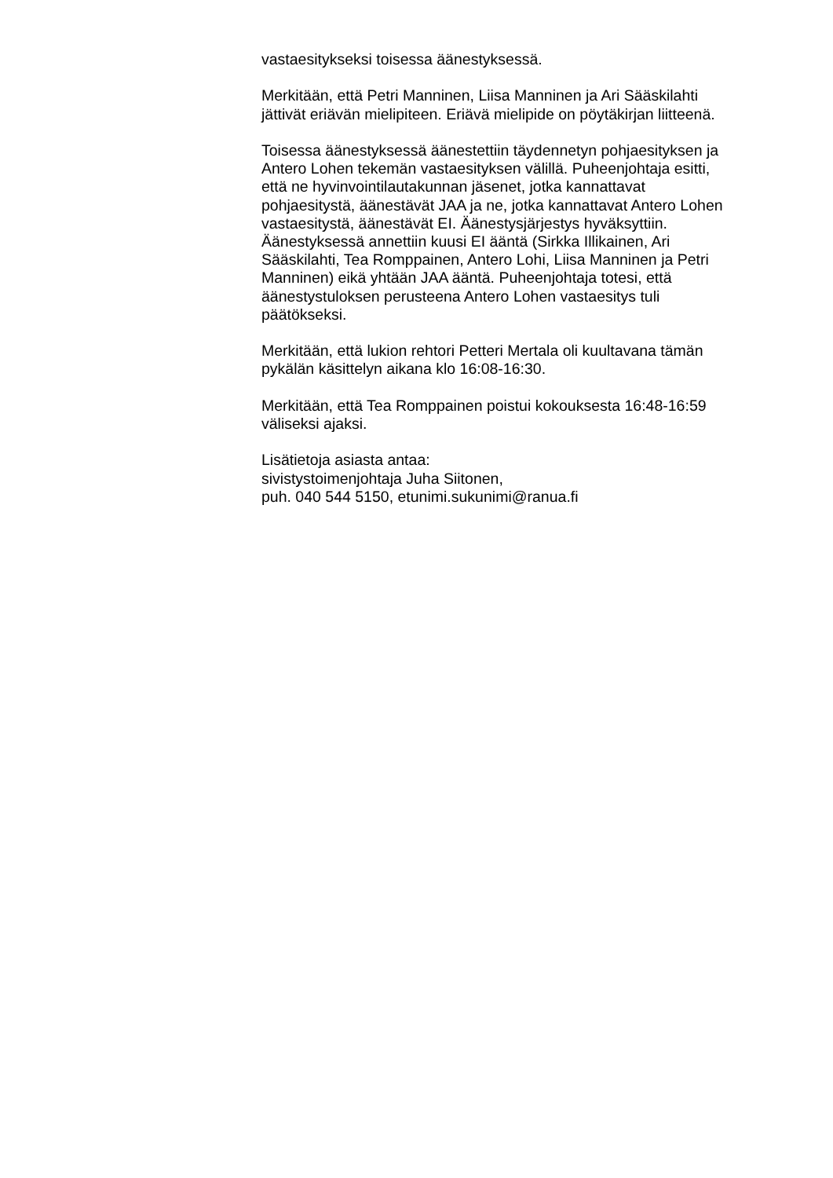vastaesitykseksi toisessa äänestyksessä.
Merkitään, että Petri Manninen, Liisa Manninen ja Ari Sääskilahti
jättivät eriävän mielipiteen. Eriävä mielipide on pöytäkirjan liitteenä.
Toisessa äänestyksessä äänestettiin täydennetyn pohjaesityksen ja
Antero Lohen tekemän vastaesityksen välillä. Puheenjohtaja esitti,
että ne hyvinvointilautakunnan jäsenet, jotka kannattavat
pohjaesitystä, äänestävät JAA ja ne, jotka kannattavat Antero Lohen
vastaesitystä, äänestävät EI. Äänestysjärjestys hyväksyttiin.
Äänestyksessä annettiin kuusi EI ääntä (Sirkka Illikainen, Ari
Sääskilahti, Tea Romppainen, Antero Lohi, Liisa Manninen ja Petri
Manninen) eikä yhtään JAA ääntä. Puheenjohtaja totesi, että
äänestystuloksen perusteena Antero Lohen vastaesitys tuli
päätökseksi.
Merkitään, että lukion rehtori Petteri Mertala oli kuultavana tämän
pykälän käsittelyn aikana klo 16:08-16:30.
Merkitään, että Tea Romppainen poistui kokouksesta 16:48-16:59
väliseksi ajaksi.
Lisätietoja asiasta antaa:
sivistystoimenjohtaja Juha Siitonen,
puh. 040 544 5150, etunimi.sukunimi@ranua.fi